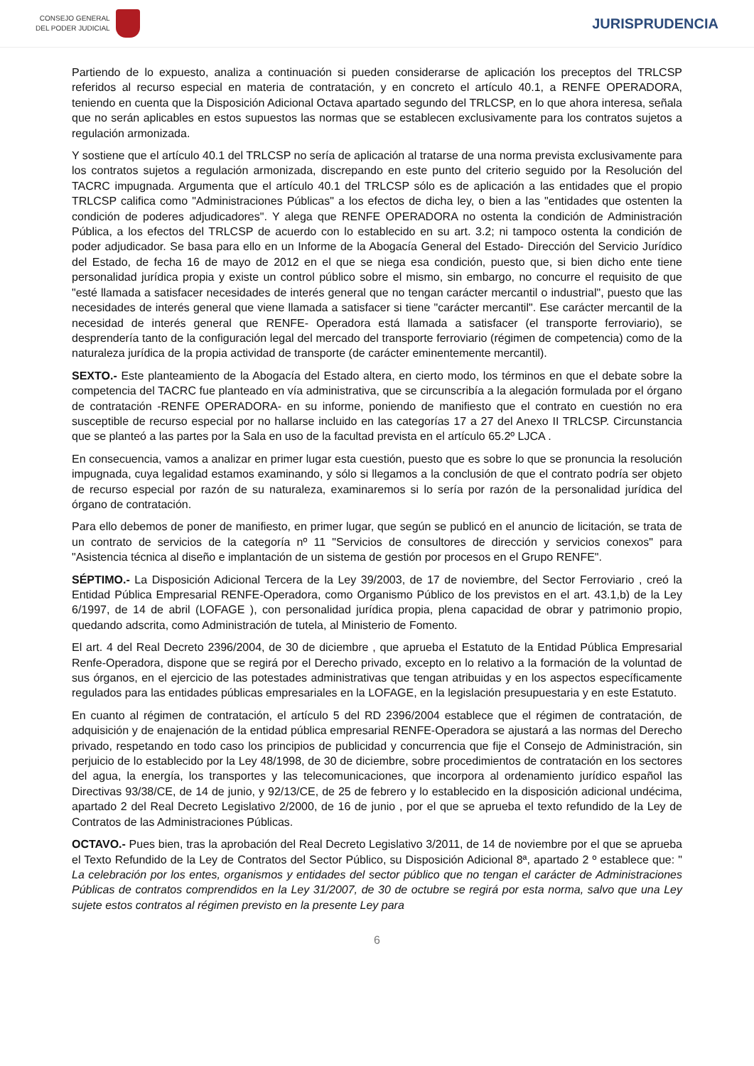CONSEJO GENERAL
DEL PODER JUDICIAL
JURISPRUDENCIA
Partiendo de lo expuesto, analiza a continuación si pueden considerarse de aplicación los preceptos del TRLCSP referidos al recurso especial en materia de contratación, y en concreto el artículo 40.1, a RENFE OPERADORA, teniendo en cuenta que la Disposición Adicional Octava apartado segundo del TRLCSP, en lo que ahora interesa, señala que no serán aplicables en estos supuestos las normas que se establecen exclusivamente para los contratos sujetos a regulación armonizada.
Y sostiene que el artículo 40.1 del TRLCSP no sería de aplicación al tratarse de una norma prevista exclusivamente para los contratos sujetos a regulación armonizada, discrepando en este punto del criterio seguido por la Resolución del TACRC impugnada. Argumenta que el artículo 40.1 del TRLCSP sólo es de aplicación a las entidades que el propio TRLCSP califica como "Administraciones Públicas" a los efectos de dicha ley, o bien a las "entidades que ostenten la condición de poderes adjudicadores". Y alega que RENFE OPERADORA no ostenta la condición de Administración Pública, a los efectos del TRLCSP de acuerdo con lo establecido en su art. 3.2; ni tampoco ostenta la condición de poder adjudicador. Se basa para ello en un Informe de la Abogacía General del Estado- Dirección del Servicio Jurídico del Estado, de fecha 16 de mayo de 2012 en el que se niega esa condición, puesto que, si bien dicho ente tiene personalidad jurídica propia y existe un control público sobre el mismo, sin embargo, no concurre el requisito de que "esté llamada a satisfacer necesidades de interés general que no tengan carácter mercantil o industrial", puesto que las necesidades de interés general que viene llamada a satisfacer si tiene "carácter mercantil". Ese carácter mercantil de la necesidad de interés general que RENFE- Operadora está llamada a satisfacer (el transporte ferroviario), se desprendería tanto de la configuración legal del mercado del transporte ferroviario (régimen de competencia) como de la naturaleza jurídica de la propia actividad de transporte (de carácter eminentemente mercantil).
SEXTO.- Este planteamiento de la Abogacía del Estado altera, en cierto modo, los términos en que el debate sobre la competencia del TACRC fue planteado en vía administrativa, que se circunscribía a la alegación formulada por el órgano de contratación -RENFE OPERADORA- en su informe, poniendo de manifiesto que el contrato en cuestión no era susceptible de recurso especial por no hallarse incluido en las categorías 17 a 27 del Anexo II TRLCSP. Circunstancia que se planteó a las partes por la Sala en uso de la facultad prevista en el artículo 65.2º LJCA .
En consecuencia, vamos a analizar en primer lugar esta cuestión, puesto que es sobre lo que se pronuncia la resolución impugnada, cuya legalidad estamos examinando, y sólo si llegamos a la conclusión de que el contrato podría ser objeto de recurso especial por razón de su naturaleza, examinaremos si lo sería por razón de la personalidad jurídica del órgano de contratación.
Para ello debemos de poner de manifiesto, en primer lugar, que según se publicó en el anuncio de licitación, se trata de un contrato de servicios de la categoría nº 11 "Servicios de consultores de dirección y servicios conexos" para "Asistencia técnica al diseño e implantación de un sistema de gestión por procesos en el Grupo RENFE".
SÉPTIMO.- La Disposición Adicional Tercera de la Ley 39/2003, de 17 de noviembre, del Sector Ferroviario , creó la Entidad Pública Empresarial RENFE-Operadora, como Organismo Público de los previstos en el art. 43.1,b) de la Ley 6/1997, de 14 de abril (LOFAGE ), con personalidad jurídica propia, plena capacidad de obrar y patrimonio propio, quedando adscrita, como Administración de tutela, al Ministerio de Fomento.
El art. 4 del Real Decreto 2396/2004, de 30 de diciembre , que aprueba el Estatuto de la Entidad Pública Empresarial Renfe-Operadora, dispone que se regirá por el Derecho privado, excepto en lo relativo a la formación de la voluntad de sus órganos, en el ejercicio de las potestades administrativas que tengan atribuidas y en los aspectos específicamente regulados para las entidades públicas empresariales en la LOFAGE, en la legislación presupuestaria y en este Estatuto.
En cuanto al régimen de contratación, el artículo 5 del RD 2396/2004 establece que el régimen de contratación, de adquisición y de enajenación de la entidad pública empresarial RENFE-Operadora se ajustará a las normas del Derecho privado, respetando en todo caso los principios de publicidad y concurrencia que fije el Consejo de Administración, sin perjuicio de lo establecido por la Ley 48/1998, de 30 de diciembre, sobre procedimientos de contratación en los sectores del agua, la energía, los transportes y las telecomunicaciones, que incorpora al ordenamiento jurídico español las Directivas 93/38/CE, de 14 de junio, y 92/13/CE, de 25 de febrero y lo establecido en la disposición adicional undécima, apartado 2 del Real Decreto Legislativo 2/2000, de 16 de junio , por el que se aprueba el texto refundido de la Ley de Contratos de las Administraciones Públicas.
OCTAVO.- Pues bien, tras la aprobación del Real Decreto Legislativo 3/2011, de 14 de noviembre por el que se aprueba el Texto Refundido de la Ley de Contratos del Sector Público, su Disposición Adicional 8ª, apartado 2 º establece que: " La celebración por los entes, organismos y entidades del sector público que no tengan el carácter de Administraciones Públicas de contratos comprendidos en la Ley 31/2007, de 30 de octubre se regirá por esta norma, salvo que una Ley sujete estos contratos al régimen previsto en la presente Ley para
6